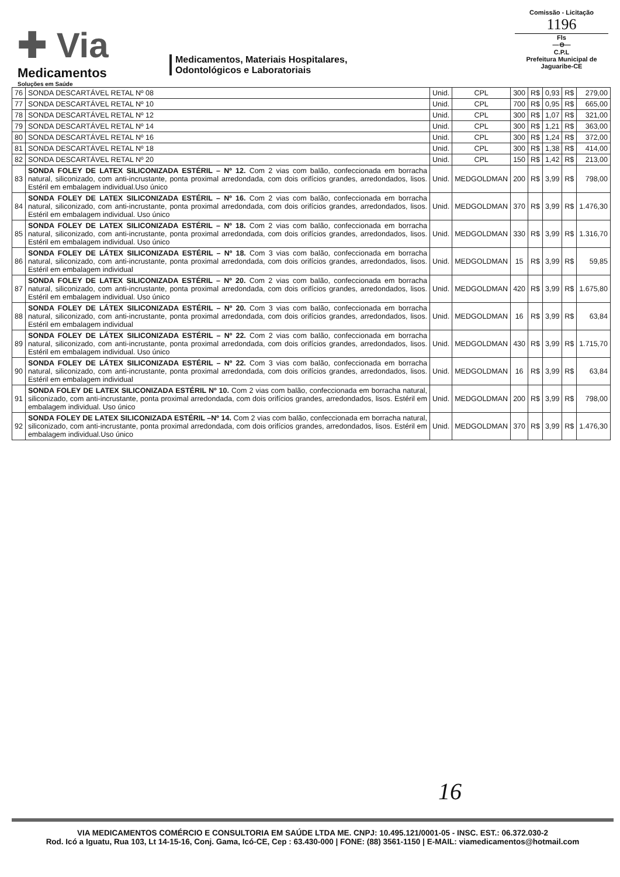✚ Via
Medicamentos
Soluções em Saúde
Medicamentos, Materiais Hospitalares,
Odontológicos e Laboratoriais
Comissão - Licitação
1196
Fls
—⊖—
C.P.L
Prefeitura Municipal de Jaguaribe-CE
| 76 | SONDA DESCARTÁVEL RETAL Nº 08 | Unid. | CPL | 300 | R$ | 0,93 | R$ | 279,00 |
| 77 | SONDA DESCARTÁVEL RETAL Nº 10 | Unid. | CPL | 700 | R$ | 0,95 | R$ | 665,00 |
| 78 | SONDA DESCARTÁVEL RETAL Nº 12 | Unid. | CPL | 300 | R$ | 1,07 | R$ | 321,00 |
| 79 | SONDA DESCARTÁVEL RETAL Nº 14 | Unid. | CPL | 300 | R$ | 1,21 | R$ | 363,00 |
| 80 | SONDA DESCARTÁVEL RETAL Nº 16 | Unid. | CPL | 300 | R$ | 1,24 | R$ | 372,00 |
| 81 | SONDA DESCARTÁVEL RETAL Nº 18 | Unid. | CPL | 300 | R$ | 1,38 | R$ | 414,00 |
| 82 | SONDA DESCARTÁVEL RETAL Nº 20 | Unid. | CPL | 150 | R$ | 1,42 | R$ | 213,00 |
| 83 | SONDA FOLEY DE LATEX SILICONIZADA ESTÉRIL – Nº 12. Com 2 vias com balão, confeccionada em borracha natural, siliconizado, com anti-incrustante, ponta proximal arredondada, com dois orifícios grandes, arredondados, lisos. Estéril em embalagem individual.Uso único | Unid. | MEDGOLDMAN | 200 | R$ | 3,99 | R$ | 798,00 |
| 84 | SONDA FOLEY DE LATEX SILICONIZADA ESTÉRIL – Nº 16. Com 2 vias com balão, confeccionada em borracha natural, siliconizado, com anti-incrustante, ponta proximal arredondada, com dois orifícios grandes, arredondados, lisos. Estéril em embalagem individual. Uso único | Unid. | MEDGOLDMAN | 370 | R$ | 3,99 | R$ | 1.476,30 |
| 85 | SONDA FOLEY DE LATEX SILICONIZADA ESTÉRIL – Nº 18. Com 2 vias com balão, confeccionada em borracha natural, siliconizado, com anti-incrustante, ponta proximal arredondada, com dois orifícios grandes, arredondados, lisos. Estéril em embalagem individual. Uso único | Unid. | MEDGOLDMAN | 330 | R$ | 3,99 | R$ | 1.316,70 |
| 86 | SONDA FOLEY DE LÁTEX SILICONIZADA ESTÉRIL – Nº 18. Com 3 vias com balão, confeccionada em borracha natural, siliconizado, com anti-incrustante, ponta proximal arredondada, com dois orifícios grandes, arredondados, lisos. Estéril em embalagem individual | Unid. | MEDGOLDMAN | 15 | R$ | 3,99 | R$ | 59,85 |
| 87 | SONDA FOLEY DE LATEX SILICONIZADA ESTÉRIL – Nº 20. Com 2 vias com balão, confeccionada em borracha natural, siliconizado, com anti-incrustante, ponta proximal arredondada, com dois orifícios grandes, arredondados, lisos. Estéril em embalagem individual. Uso único | Unid. | MEDGOLDMAN | 420 | R$ | 3,99 | R$ | 1.675,80 |
| 88 | SONDA FOLEY DE LÁTEX SILICONIZADA ESTÉRIL – Nº 20. Com 3 vias com balão, confeccionada em borracha natural, siliconizado, com anti-incrustante, ponta proximal arredondada, com dois orifícios grandes, arredondados, lisos. Estéril em embalagem individual | Unid. | MEDGOLDMAN | 16 | R$ | 3,99 | R$ | 63,84 |
| 89 | SONDA FOLEY DE LÁTEX SILICONIZADA ESTÉRIL – Nº 22. Com 2 vias com balão, confeccionada em borracha natural, siliconizado, com anti-incrustante, ponta proximal arredondada, com dois orifícios grandes, arredondados, lisos. Estéril em embalagem individual. Uso único | Unid. | MEDGOLDMAN | 430 | R$ | 3,99 | R$ | 1.715,70 |
| 90 | SONDA FOLEY DE LÁTEX SILICONIZADA ESTÉRIL – Nº 22. Com 3 vias com balão, confeccionada em borracha natural, siliconizado, com anti-incrustante, ponta proximal arredondada, com dois orifícios grandes, arredondados, lisos. Estéril em embalagem individual | Unid. | MEDGOLDMAN | 16 | R$ | 3,99 | R$ | 63,84 |
| 91 | SONDA FOLEY DE LATEX SILICONIZADA ESTÉRIL Nº 10. Com 2 vias com balão, confeccionada em borracha natural, siliconizado, com anti-incrustante, ponta proximal arredondada, com dois orifícios grandes, arredondados, lisos. Estéril em embalagem individual. Uso único | Unid. | MEDGOLDMAN | 200 | R$ | 3,99 | R$ | 798,00 |
| 92 | SONDA FOLEY DE LATEX SILICONIZADA ESTÉRIL –Nº 14. Com 2 vias com balão, confeccionada em borracha natural, siliconizado, com anti-incrustante, ponta proximal arredondada, com dois orifícios grandes, arredondados, lisos. Estéril em embalagem individual.Uso único | Unid. | MEDGOLDMAN | 370 | R$ | 3,99 | R$ | 1.476,30 |
16
VIA MEDICAMENTOS COMÉRCIO E CONSULTORIA EM SAÚDE LTDA ME. CNPJ: 10.495.121/0001-05 - INSC. EST.: 06.372.030-2
Rod. Icó a Iguatu, Rua 103, Lt 14-15-16, Conj. Gama, Icó-CE, Cep : 63.430-000 | FONE: (88) 3561-1150 | E-MAIL: viamedicamentos@hotmail.com